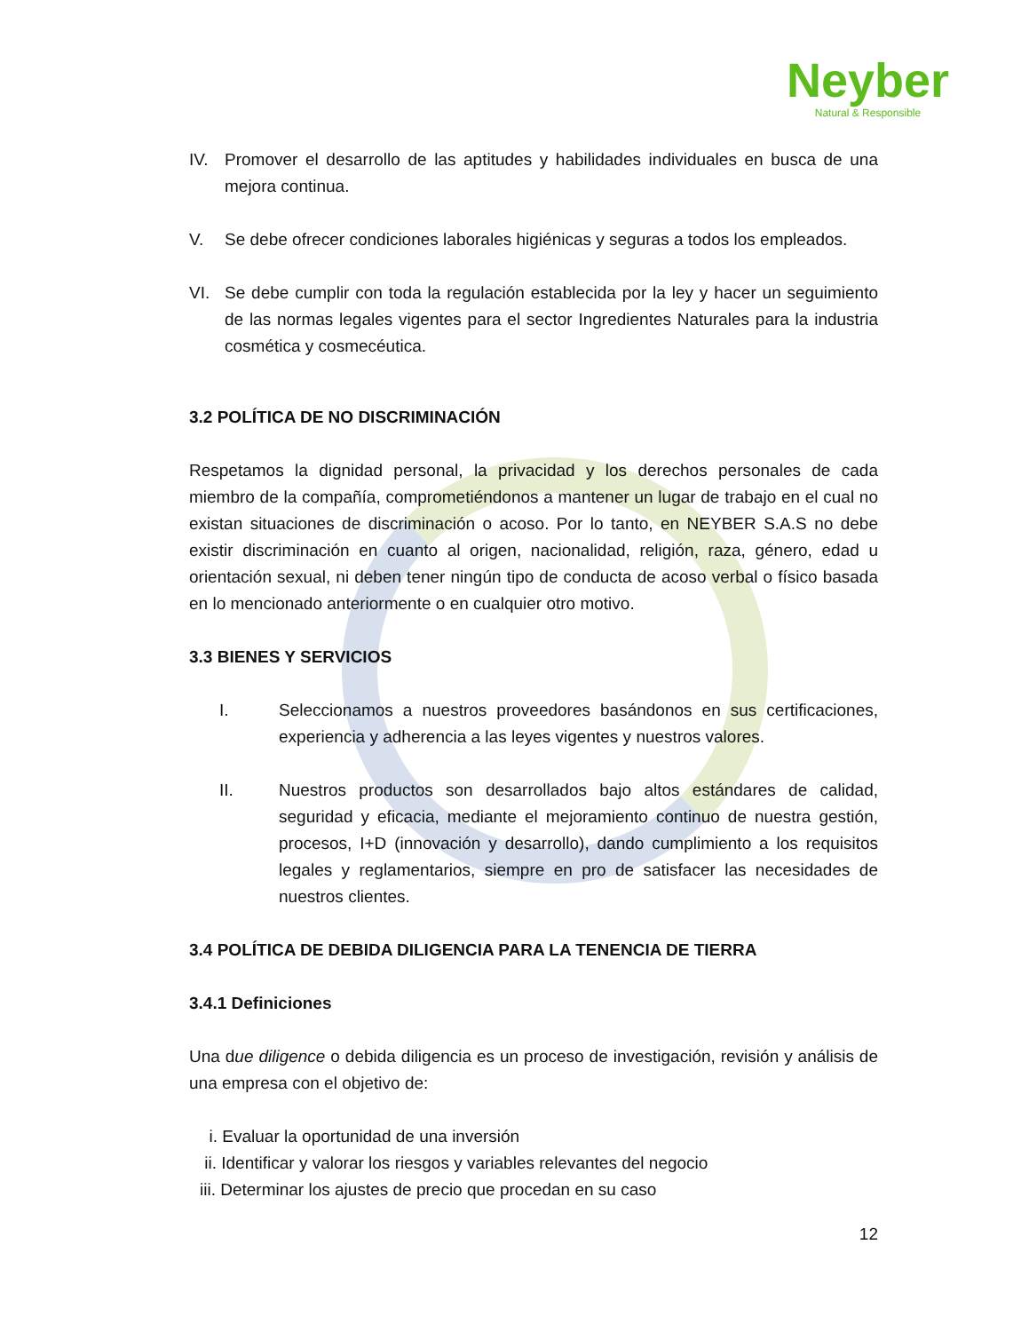Neyber
Natural & Responsible
IV. Promover el desarrollo de las aptitudes y habilidades individuales en busca de una mejora continua.
V. Se debe ofrecer condiciones laborales higiénicas y seguras a todos los empleados.
VI. Se debe cumplir con toda la regulación establecida por la ley y hacer un seguimiento de las normas legales vigentes para el sector Ingredientes Naturales para la industria cosmética y cosmecéutica.
3.2 POLÍTICA DE NO DISCRIMINACIÓN
Respetamos la dignidad personal, la privacidad y los derechos personales de cada miembro de la compañía, comprometiéndonos a mantener un lugar de trabajo en el cual no existan situaciones de discriminación o acoso. Por lo tanto, en NEYBER S.A.S no debe existir discriminación en cuanto al origen, nacionalidad, religión, raza, género, edad u orientación sexual, ni deben tener ningún tipo de conducta de acoso verbal o físico basada en lo mencionado anteriormente o en cualquier otro motivo.
3.3 BIENES Y SERVICIOS
I. Seleccionamos a nuestros proveedores basándonos en sus certificaciones, experiencia y adherencia a las leyes vigentes y nuestros valores.
II. Nuestros productos son desarrollados bajo altos estándares de calidad, seguridad y eficacia, mediante el mejoramiento continuo de nuestra gestión, procesos, I+D (innovación y desarrollo), dando cumplimiento a los requisitos legales y reglamentarios, siempre en pro de satisfacer las necesidades de nuestros clientes.
3.4 POLÍTICA DE DEBIDA DILIGENCIA PARA LA TENENCIA DE TIERRA
3.4.1 Definiciones
Una due diligence o debida diligencia es un proceso de investigación, revisión y análisis de una empresa con el objetivo de:
i. Evaluar la oportunidad de una inversión
ii. Identificar y valorar los riesgos y variables relevantes del negocio
iii. Determinar los ajustes de precio que procedan en su caso
12